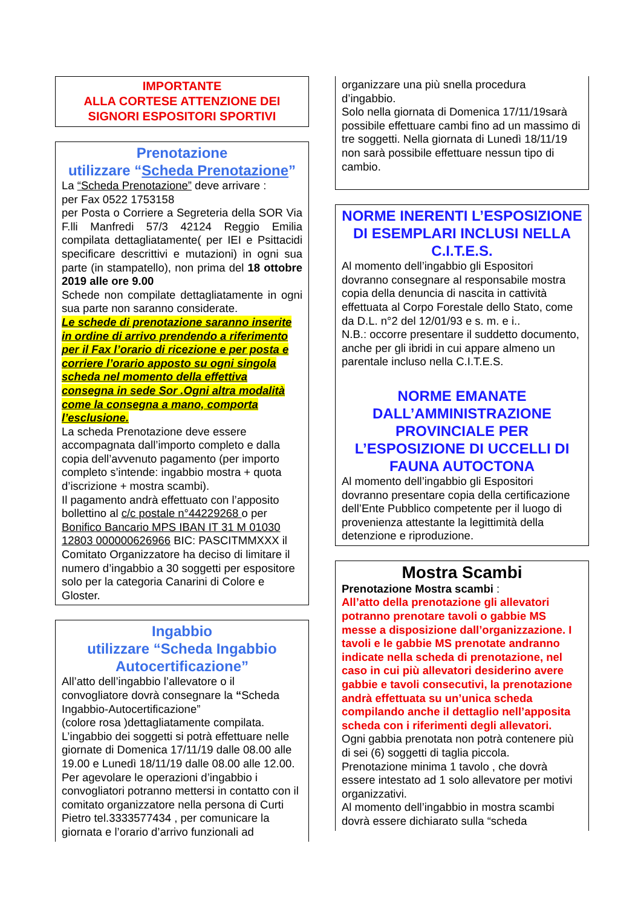IMPORTANTE
ALLA CORTESE ATTENZIONE DEI SIGNORI ESPOSITORI SPORTIVI
Prenotazione
utilizzare “Scheda Prenotazione”
La “Scheda Prenotazione” deve arrivare :
per Fax 0522 1753158
per Posta o Corriere a Segreteria della SOR Via F.lli Manfredi 57/3 42124 Reggio Emilia compilata dettagliatamente( per IEI e Psittacidi specificare descrittivi e mutazioni) in ogni sua parte (in stampatello), non prima del 18 ottobre 2019 alle ore 9.00
Schede non compilate dettagliatamente in ogni sua parte non saranno considerate.
Le schede di prenotazione saranno inserite in ordine di arrivo prendendo a riferimento per il Fax l’orario di ricezione e per posta e corriere l’orario apposto su ogni singola scheda nel momento della effettiva consegna in sede Sor .Ogni altra modalità come la consegna a mano, comporta l’esclusione.
La scheda Prenotazione deve essere accompagnata dall’importo completo e dalla copia dell’avvenuto pagamento (per importo completo s’intende: ingabbio mostra + quota d’iscrizione + mostra scambi).
Il pagamento andrà effettuato con l’apposito bollettino al c/c postale n°44229268 o per Bonifico Bancario MPS IBAN IT 31 M 01030 12803 000000626966 BIC: PASCITMMXXX il Comitato Organizzatore ha deciso di limitare il numero d’ingabbio a 30 soggetti per espositore solo per la categoria Canarini di Colore e Gloster.
Ingabbio
utilizzare “Scheda Ingabbio Autocertificazione”
All’atto dell’ingabbio l’allevatore o il convogliatore dovrà consegnare la “Scheda Ingabbio-Autocertificazione”
(colore rosa )dettagliatamente compilata.
L’ingabbio dei soggetti si potrà effettuare nelle giornate di Domenica 17/11/19 dalle 08.00 alle 19.00 e Lunedì 18/11/19 dalle 08.00 alle 12.00.
Per agevolare le operazioni d’ingabbio i convogliatori potranno mettersi in contatto con il comitato organizzatore nella persona di Curti Pietro tel.3333577434 , per comunicare la giornata e l’orario d’arrivo funzionali ad
organizzare una più snella procedura d’ingabbio.
Solo nella giornata di Domenica 17/11/19sarà possibile effettuare cambi fino ad un massimo di tre soggetti. Nella giornata di Lunedì 18/11/19 non sarà possibile effettuare nessun tipo di cambio.
NORME INERENTI L’ESPOSIZIONE DI ESEMPLARI INCLUSI NELLA C.I.T.E.S.
Al momento dell’ingabbio gli Espositori dovranno consegnare al responsabile mostra copia della denuncia di nascita in cattività effettuata al Corpo Forestale dello Stato, come da D.L. n°2 del 12/01/93 e s. m. e i..
N.B.: occorre presentare il suddetto documento, anche per gli ibridi in cui appare almeno un parentale incluso nella C.I.T.E.S.
NORME EMANATE DALL’AMMINISTRAZIONE PROVINCIALE PER L’ESPOSIZIONE DI UCCELLI DI FAUNA AUTOCTONA
Al momento dell’ingabbio gli Espositori dovranno presentare copia della certificazione dell’Ente Pubblico competente per il luogo di provenienza attestante la legittimità della detenzione e riproduzione.
Mostra Scambi
Prenotazione Mostra scambi :
All’atto della prenotazione gli allevatori potranno prenotare tavoli o gabbie MS messe a disposizione dall’organizzazione. I tavoli e le gabbie MS prenotate andranno indicate nella scheda di prenotazione, nel caso in cui più allevatori desiderino avere gabbie e tavoli consecutivi, la prenotazione andrà effettuata su un’unica scheda compilando anche il dettaglio nell’apposita scheda con i riferimenti degli allevatori.
Ogni gabbia prenotata non potrà contenere più di sei (6) soggetti di taglia piccola.
Prenotazione minima 1 tavolo , che dovrà essere intestato ad 1 solo allevatore per motivi organizzativi.
Al momento dell’ingabbio in mostra scambi dovrà essere dichiarato sulla “scheda